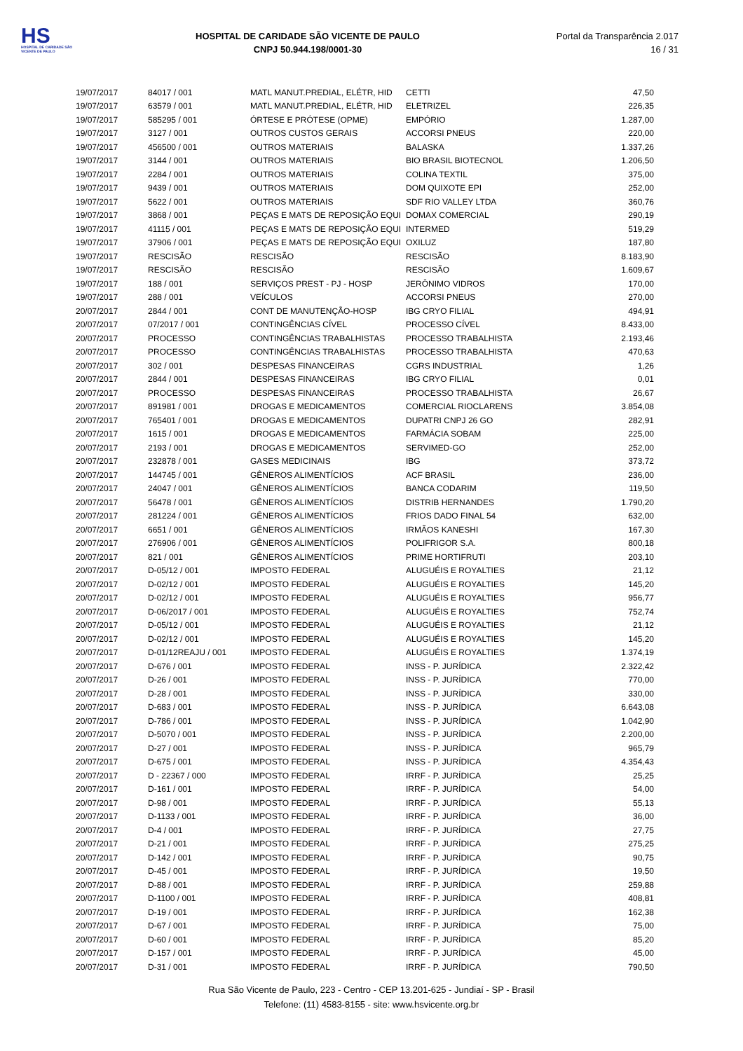HS
HOSPITAL DE CARIDADE SÃO VICENTE DE PAULO
HOSPITAL DE CARIDADE SÃO VICENTE DE PAULO
CNPJ 50.944.198/0001-30
Portal da Transparência 2.017
16 / 31
| 19/07/2017 | 84017 / 001 | MATL MANUT.PREDIAL, ELÉTR, HID | CETTI | 47,50 |
| 19/07/2017 | 63579 / 001 | MATL MANUT.PREDIAL, ELÉTR, HID | ELETRIZEL | 226,35 |
| 19/07/2017 | 585295 / 001 | ÓRTESE E PRÓTESE (OPME) | EMPÓRIO | 1.287,00 |
| 19/07/2017 | 3127 / 001 | OUTROS CUSTOS GERAIS | ACCORSI PNEUS | 220,00 |
| 19/07/2017 | 456500 / 001 | OUTROS MATERIAIS | BALASKA | 1.337,26 |
| 19/07/2017 | 3144 / 001 | OUTROS MATERIAIS | BIO BRASIL BIOTECNOL | 1.206,50 |
| 19/07/2017 | 2284 / 001 | OUTROS MATERIAIS | COLINA TEXTIL | 375,00 |
| 19/07/2017 | 9439 / 001 | OUTROS MATERIAIS | DOM QUIXOTE EPI | 252,00 |
| 19/07/2017 | 5622 / 001 | OUTROS MATERIAIS | SDF RIO VALLEY LTDA | 360,76 |
| 19/07/2017 | 3868 / 001 | PEÇAS E MATS DE REPOSIÇÃO EQUI | DOMAX COMERCIAL | 290,19 |
| 19/07/2017 | 41115 / 001 | PEÇAS E MATS DE REPOSIÇÃO EQUI | INTERMED | 519,29 |
| 19/07/2017 | 37906 / 001 | PEÇAS E MATS DE REPOSIÇÃO EQUI | OXILUZ | 187,80 |
| 19/07/2017 | RESCISÃO | RESCISÃO | RESCISÃO | 8.183,90 |
| 19/07/2017 | RESCISÃO | RESCISÃO | RESCISÃO | 1.609,67 |
| 19/07/2017 | 188 / 001 | SERVIÇOS PREST - PJ - HOSP | JERÔNIMO VIDROS | 170,00 |
| 19/07/2017 | 288 / 001 | VEÍCULOS | ACCORSI PNEUS | 270,00 |
| 20/07/2017 | 2844 / 001 | CONT DE MANUTENÇÃO-HOSP | IBG CRYO FILIAL | 494,91 |
| 20/07/2017 | 07/2017 / 001 | CONTINGÊNCIAS CÍVEL | PROCESSO CÍVEL | 8.433,00 |
| 20/07/2017 | PROCESSO | CONTINGÊNCIAS TRABALHISTAS | PROCESSO TRABALHISTA | 2.193,46 |
| 20/07/2017 | PROCESSO | CONTINGÊNCIAS TRABALHISTAS | PROCESSO TRABALHISTA | 470,63 |
| 20/07/2017 | 302 / 001 | DESPESAS FINANCEIRAS | CGRS INDUSTRIAL | 1,26 |
| 20/07/2017 | 2844 / 001 | DESPESAS FINANCEIRAS | IBG CRYO FILIAL | 0,01 |
| 20/07/2017 | PROCESSO | DESPESAS FINANCEIRAS | PROCESSO TRABALHISTA | 26,67 |
| 20/07/2017 | 891981 / 001 | DROGAS E MEDICAMENTOS | COMERCIAL RIOCLARENS | 3.854,08 |
| 20/07/2017 | 765401 / 001 | DROGAS E MEDICAMENTOS | DUPATRI CNPJ 26 GO | 282,91 |
| 20/07/2017 | 1615 / 001 | DROGAS E MEDICAMENTOS | FARMÁCIA SOBAM | 225,00 |
| 20/07/2017 | 2193 / 001 | DROGAS E MEDICAMENTOS | SERVIMED-GO | 252,00 |
| 20/07/2017 | 232878 / 001 | GASES MEDICINAIS | IBG | 373,72 |
| 20/07/2017 | 144745 / 001 | GÊNEROS ALIMENTÍCIOS | ACF BRASIL | 236,00 |
| 20/07/2017 | 24047 / 001 | GÊNEROS ALIMENTÍCIOS | BANCA CODARIM | 119,50 |
| 20/07/2017 | 56478 / 001 | GÊNEROS ALIMENTÍCIOS | DISTRIB HERNANDES | 1.790,20 |
| 20/07/2017 | 281224 / 001 | GÊNEROS ALIMENTÍCIOS | FRIOS DADO FINAL 54 | 632,00 |
| 20/07/2017 | 6651 / 001 | GÊNEROS ALIMENTÍCIOS | IRMÃOS KANESHI | 167,30 |
| 20/07/2017 | 276906 / 001 | GÊNEROS ALIMENTÍCIOS | POLIFRIGOR S.A. | 800,18 |
| 20/07/2017 | 821 / 001 | GÊNEROS ALIMENTÍCIOS | PRIME HORTIFRUTI | 203,10 |
| 20/07/2017 | D-05/12 / 001 | IMPOSTO FEDERAL | ALUGUÉIS E ROYALTIES | 21,12 |
| 20/07/2017 | D-02/12 / 001 | IMPOSTO FEDERAL | ALUGUÉIS E ROYALTIES | 145,20 |
| 20/07/2017 | D-02/12 / 001 | IMPOSTO FEDERAL | ALUGUÉIS E ROYALTIES | 956,77 |
| 20/07/2017 | D-06/2017 / 001 | IMPOSTO FEDERAL | ALUGUÉIS E ROYALTIES | 752,74 |
| 20/07/2017 | D-05/12 / 001 | IMPOSTO FEDERAL | ALUGUÉIS E ROYALTIES | 21,12 |
| 20/07/2017 | D-02/12 / 001 | IMPOSTO FEDERAL | ALUGUÉIS E ROYALTIES | 145,20 |
| 20/07/2017 | D-01/12REAJU / 001 | IMPOSTO FEDERAL | ALUGUÉIS E ROYALTIES | 1.374,19 |
| 20/07/2017 | D-676 / 001 | IMPOSTO FEDERAL | INSS - P. JURÍDICA | 2.322,42 |
| 20/07/2017 | D-26 / 001 | IMPOSTO FEDERAL | INSS - P. JURÍDICA | 770,00 |
| 20/07/2017 | D-28 / 001 | IMPOSTO FEDERAL | INSS - P. JURÍDICA | 330,00 |
| 20/07/2017 | D-683 / 001 | IMPOSTO FEDERAL | INSS - P. JURÍDICA | 6.643,08 |
| 20/07/2017 | D-786 / 001 | IMPOSTO FEDERAL | INSS - P. JURÍDICA | 1.042,90 |
| 20/07/2017 | D-5070 / 001 | IMPOSTO FEDERAL | INSS - P. JURÍDICA | 2.200,00 |
| 20/07/2017 | D-27 / 001 | IMPOSTO FEDERAL | INSS - P. JURÍDICA | 965,79 |
| 20/07/2017 | D-675 / 001 | IMPOSTO FEDERAL | INSS - P. JURÍDICA | 4.354,43 |
| 20/07/2017 | D - 22367 / 000 | IMPOSTO FEDERAL | IRRF - P. JURÍDICA | 25,25 |
| 20/07/2017 | D-161 / 001 | IMPOSTO FEDERAL | IRRF - P. JURÍDICA | 54,00 |
| 20/07/2017 | D-98 / 001 | IMPOSTO FEDERAL | IRRF - P. JURÍDICA | 55,13 |
| 20/07/2017 | D-1133 / 001 | IMPOSTO FEDERAL | IRRF - P. JURÍDICA | 36,00 |
| 20/07/2017 | D-4 / 001 | IMPOSTO FEDERAL | IRRF - P. JURÍDICA | 27,75 |
| 20/07/2017 | D-21 / 001 | IMPOSTO FEDERAL | IRRF - P. JURÍDICA | 275,25 |
| 20/07/2017 | D-142 / 001 | IMPOSTO FEDERAL | IRRF - P. JURÍDICA | 90,75 |
| 20/07/2017 | D-45 / 001 | IMPOSTO FEDERAL | IRRF - P. JURÍDICA | 19,50 |
| 20/07/2017 | D-88 / 001 | IMPOSTO FEDERAL | IRRF - P. JURÍDICA | 259,88 |
| 20/07/2017 | D-1100 / 001 | IMPOSTO FEDERAL | IRRF - P. JURÍDICA | 408,81 |
| 20/07/2017 | D-19 / 001 | IMPOSTO FEDERAL | IRRF - P. JURÍDICA | 162,38 |
| 20/07/2017 | D-67 / 001 | IMPOSTO FEDERAL | IRRF - P. JURÍDICA | 75,00 |
| 20/07/2017 | D-60 / 001 | IMPOSTO FEDERAL | IRRF - P. JURÍDICA | 85,20 |
| 20/07/2017 | D-157 / 001 | IMPOSTO FEDERAL | IRRF - P. JURÍDICA | 45,00 |
| 20/07/2017 | D-31 / 001 | IMPOSTO FEDERAL | IRRF - P. JURÍDICA | 790,50 |
Rua São Vicente de Paulo, 223 - Centro - CEP 13.201-625 - Jundiaí - SP - Brasil
Telefone: (11) 4583-8155 - site: www.hsvicente.org.br